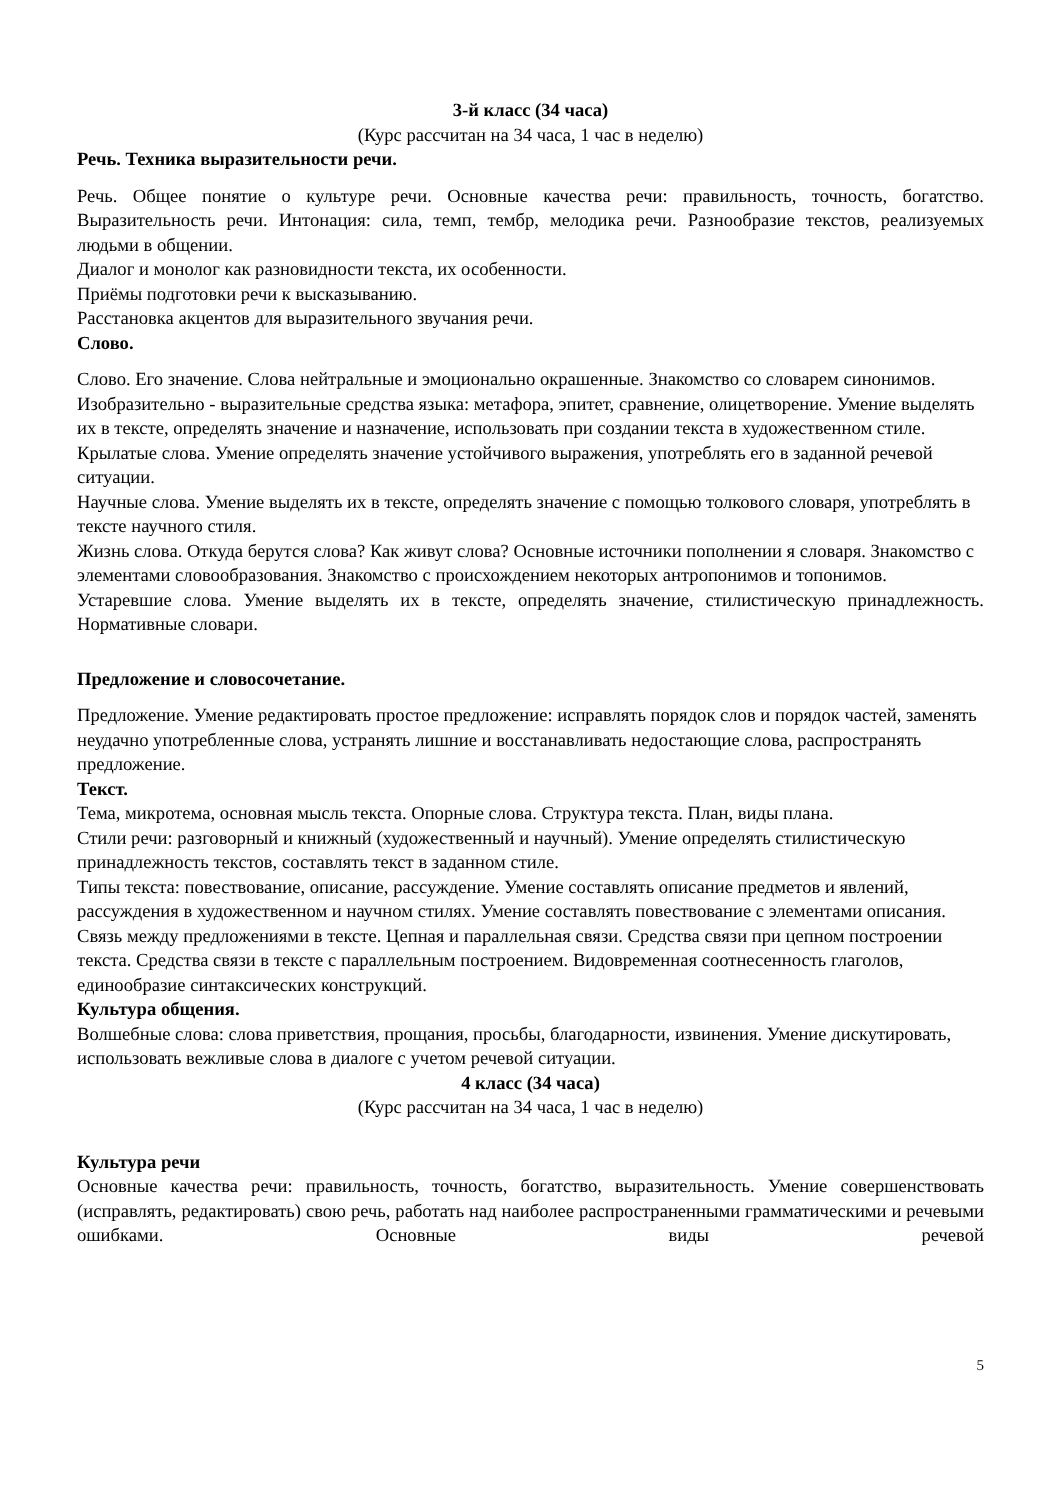3-й класс (34 часа)
(Курс рассчитан на 34 часа, 1 час в неделю)
Речь. Техника выразительности речи.
Речь. Общее понятие о культуре речи. Основные качества речи: правильность, точность, богатство. Выразительность речи. Интонация: сила, темп, тембр, мелодика речи. Разнообразие текстов, реализуемых людьми в общении.
Диалог и монолог как разновидности текста, их особенности.
Приёмы подготовки речи к высказыванию.
Расстановка акцентов для выразительного звучания речи.
Слово.
Слово. Его значение. Слова нейтральные и эмоционально окрашенные. Знакомство со словарем синонимов. Изобразительно - выразительные средства языка: метафора, эпитет, сравнение, олицетворение. Умение выделять их в тексте, определять значение и назначение, использовать при создании текста в художественном стиле.
Крылатые слова. Умение определять значение устойчивого выражения, употреблять его в заданной речевой ситуации.
Научные слова. Умение выделять их в тексте, определять значение с помощью толкового словаря, употреблять в тексте научного стиля.
Жизнь слова. Откуда берутся слова? Как живут слова? Основные источники пополнении я словаря. Знакомство с элементами словообразования. Знакомство с происхождением некоторых антропонимов и топонимов.
Устаревшие слова. Умение выделять их в тексте, определять значение, стилистическую принадлежность. Нормативные словари.
Предложение и словосочетание.
Предложение. Умение редактировать простое предложение: исправлять порядок слов и порядок частей, заменять неудачно употребленные слова, устранять лишние и восстанавливать недостающие слова, распространять предложение.
Текст.
Тема, микротема, основная мысль текста. Опорные слова. Структура текста. План, виды плана.
Стили речи: разговорный и книжный (художественный и научный). Умение определять стилистическую принадлежность текстов, составлять текст в заданном стиле.
Типы текста: повествование, описание, рассуждение. Умение составлять описание предметов и явлений, рассуждения в художественном и научном стилях. Умение составлять повествование с элементами описания.
Связь между предложениями в тексте. Цепная и параллельная связи. Средства связи при цепном построении текста. Средства связи в тексте с параллельным построением. Видовременная соотнесенность глаголов, единообразие синтаксических конструкций.
Культура общения.
Волшебные слова: слова приветствия, прощания, просьбы, благодарности, извинения. Умение дискутировать, использовать вежливые слова в диалоге с учетом речевой ситуации.
4 класс (34 часа)
(Курс рассчитан на 34 часа, 1 час в неделю)
Культура речи
Основные качества речи: правильность, точность, богатство, выразительность. Умение совершенствовать (исправлять, редактировать) свою речь, работать над наиболее распространенными грамматическими и речевыми ошибками. Основные виды речевой
5